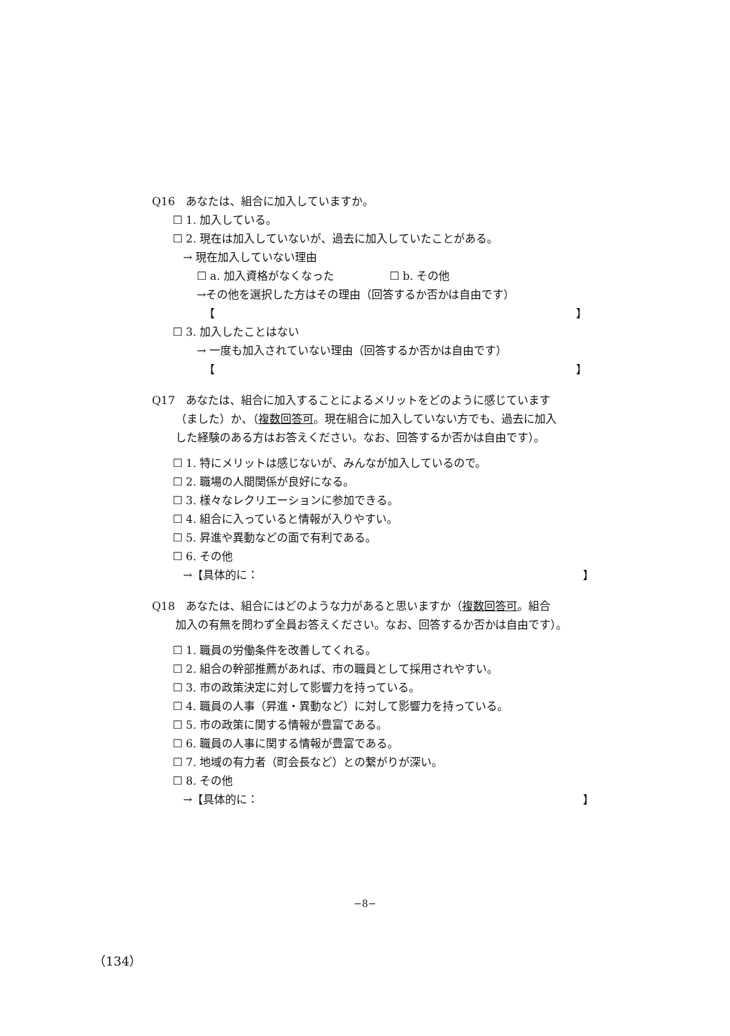Q16　あなたは、組合に加入していますか。
☐ 1. 加入している。
☐ 2. 現在は加入していないが、過去に加入していたことがある。
→ 現在加入していない理由
☐ a. 加入資格がなくなった　　　　　☐ b. その他
→その他を選択した方はその理由（回答するか否かは自由です）
【 】
☐ 3. 加入したことはない
→ 一度も加入されていない理由（回答するか否かは自由です）
【 】
Q17　あなたは、組合に加入することによるメリットをどのように感じています
（ました）か、（複数回答可。現在組合に加入していない方でも、過去に加入
した経験のある方はお答えください。なお、回答するか否かは自由です）。
☐ 1. 特にメリットは感じないが、みんなが加入しているので。
☐ 2. 職場の人間関係が良好になる。
☐ 3. 様々なレクリエーションに参加できる。
☐ 4. 組合に入っていると情報が入りやすい。
☐ 5. 昇進や異動などの面で有利である。
☐ 6. その他
→【具体的に： 】
Q18　あなたは、組合にはどのような力があると思いますか（複数回答可。組合
加入の有無を問わず全員お答えください。なお、回答するか否かは自由です）。
☐ 1. 職員の労働条件を改善してくれる。
☐ 2. 組合の幹部推薦があれば、市の職員として採用されやすい。
☐ 3. 市の政策決定に対して影響力を持っている。
☐ 4. 職員の人事（昇進・異動など）に対して影響力を持っている。
☐ 5. 市の政策に関する情報が豊富である。
☐ 6. 職員の人事に関する情報が豊富である。
☐ 7. 地域の有力者（町会長など）との繋がりが深い。
☐ 8. その他
→【具体的に： 】
−8−
（134）